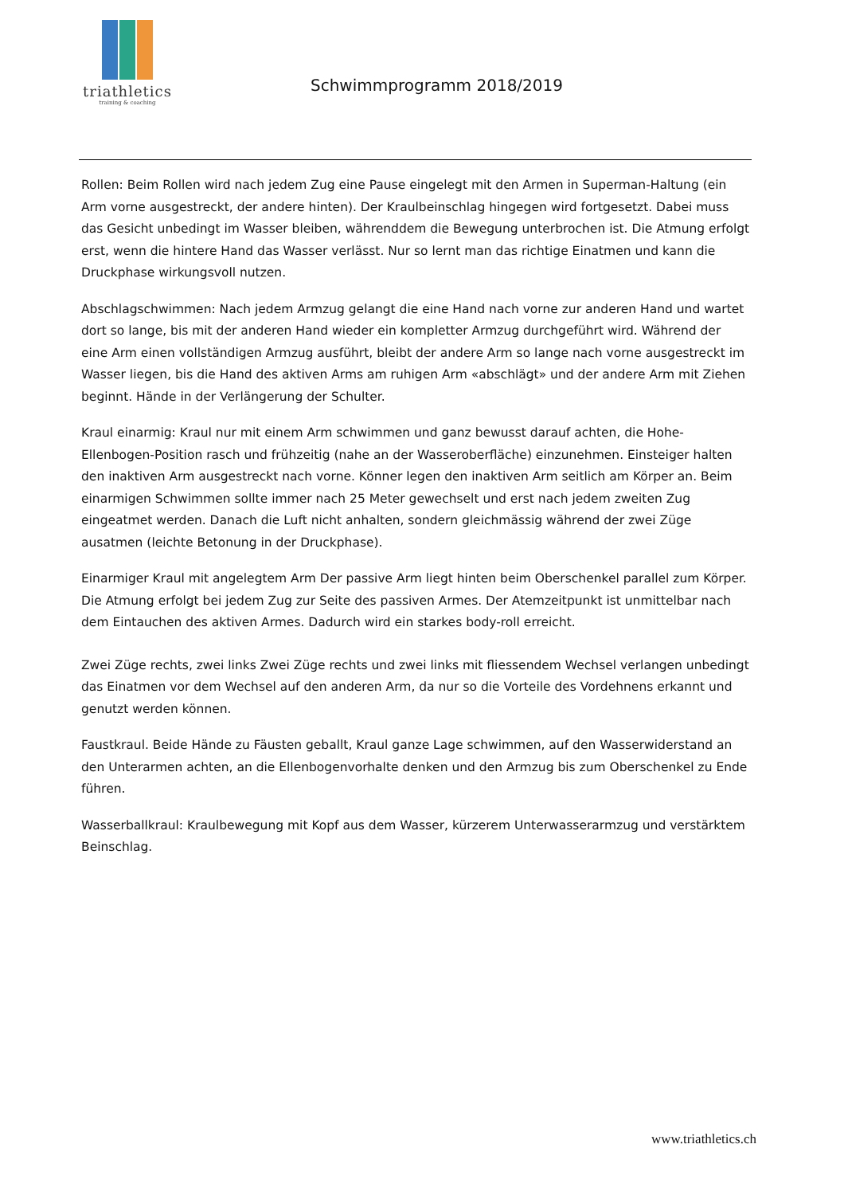triathletics
training & coaching
Schwimmprogramm 2018/2019
Rollen: Beim Rollen wird nach jedem Zug eine Pause eingelegt mit den Armen in Superman-Haltung (ein Arm vorne ausgestreckt, der andere hinten). Der Kraulbeinschlag hingegen wird fortgesetzt. Dabei muss das Gesicht unbedingt im Wasser bleiben, währenddem die Bewegung unterbrochen ist. Die Atmung erfolgt erst, wenn die hintere Hand das Wasser verlässt. Nur so lernt man das richtige Einatmen und kann die Druckphase wirkungsvoll nutzen.
Abschlagschwimmen: Nach jedem Armzug gelangt die eine Hand nach vorne zur anderen Hand und wartet dort so lange, bis mit der anderen Hand wieder ein kompletter Armzug durchgeführt wird. Während der eine Arm einen vollständigen Armzug ausführt, bleibt der andere Arm so lange nach vorne ausgestreckt im Wasser liegen, bis die Hand des aktiven Arms am ruhigen Arm «abschlägt» und der andere Arm mit Ziehen beginnt. Hände in der Verlängerung der Schulter.
Kraul einarmig: Kraul nur mit einem Arm schwimmen und ganz bewusst darauf achten, die Hohe-Ellenbogen-Position rasch und frühzeitig (nahe an der Wasseroberfläche) einzunehmen. Einsteiger halten den inaktiven Arm ausgestreckt nach vorne. Könner legen den inaktiven Arm seitlich am Körper an. Beim einarmigen Schwimmen sollte immer nach 25 Meter gewechselt und erst nach jedem zweiten Zug eingeatmet werden. Danach die Luft nicht anhalten, sondern gleichmässig während der zwei Züge ausatmen (leichte Betonung in der Druckphase).
Einarmiger Kraul mit angelegtem Arm Der passive Arm liegt hinten beim Oberschenkel parallel zum Körper. Die Atmung erfolgt bei jedem Zug zur Seite des passiven Armes. Der Atemzeitpunkt ist unmittelbar nach dem Eintauchen des aktiven Armes. Dadurch wird ein starkes body-roll erreicht.
Zwei Züge rechts, zwei links Zwei Züge rechts und zwei links mit fliessendem Wechsel verlangen unbedingt das Einatmen vor dem Wechsel auf den anderen Arm, da nur so die Vorteile des Vordehnens erkannt und genutzt werden können.
Faustkraul. Beide Hände zu Fäusten geballt, Kraul ganze Lage schwimmen, auf den Wasserwiderstand an den Unterarmen achten, an die Ellenbogenvorhalte denken und den Armzug bis zum Oberschenkel zu Ende führen.
Wasserballkraul: Kraulbewegung mit Kopf aus dem Wasser, kürzerem Unterwasserarmzug und verstärktem Beinschlag.
www.triathletics.ch